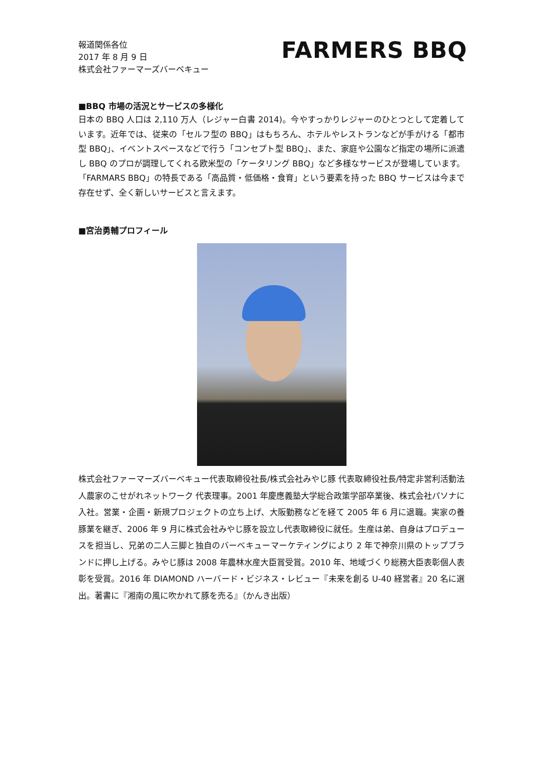報道関係各位
2017 年 8 月 9 日
株式会社ファーマーズバーベキュー
FARMERS BBQ
■BBQ 市場の活況とサービスの多様化
日本の BBQ 人口は 2,110 万人（レジャー白書 2014)。今やすっかりレジャーのひとつとして定着しています。近年では、従来の「セルフ型の BBQ」はもちろん、ホテルやレストランなどが手がける「都市型 BBQ」、イベントスペースなどで行う「コンセプト型 BBQ」、また、家庭や公園など指定の場所に派遣し BBQ のプロが調理してくれる欧米型の「ケータリング BBQ」など多様なサービスが登場しています。「FARMARS BBQ」の特長である「高品質・低価格・食育」という要素を持った BBQ サービスは今まで存在せず、全く新しいサービスと言えます。
■宮治勇輔プロフィール
株式会社ファーマーズバーベキュー代表取締役社長/株式会社みやじ豚 代表取締役社長/特定非営利活動法人農家のこせがれネットワーク 代表理事。2001 年慶應義塾大学総合政策学部卒業後、株式会社パソナに入社。営業・企画・新規プロジェクトの立ち上げ、大阪勤務などを経て 2005 年 6 月に退職。実家の養豚業を継ぎ、2006 年 9 月に株式会社みやじ豚を設立し代表取締役に就任。生産は弟、自身はプロデュースを担当し、兄弟の二人三脚と独自のバーベキューマーケティングにより 2 年で神奈川県のトップブランドに押し上げる。みやじ豚は 2008 年農林水産大臣賞受賞。2010 年、地域づくり総務大臣表彰個人表彰を受賞。2016 年 DIAMOND ハーバード・ビジネス・レビュー『未来を創る U-40 経営者』20 名に選出。著書に『湘南の風に吹かれて豚を売る』（かんき出版）